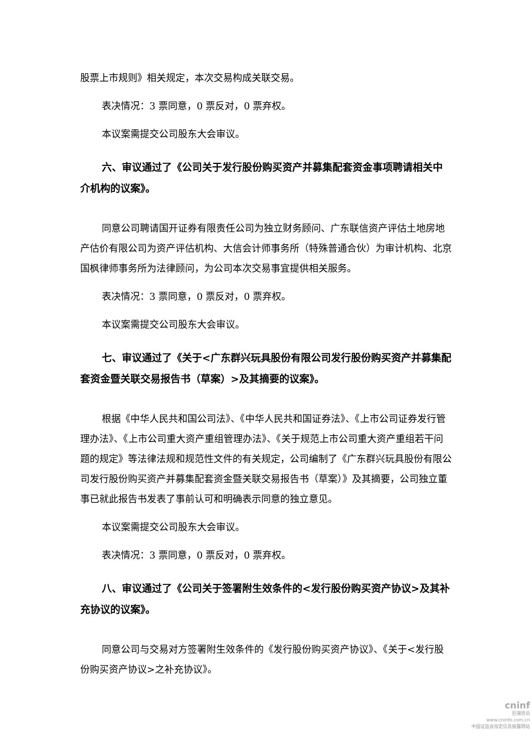股票上市规则》相关规定，本次交易构成关联交易。
表决情况：3 票同意，0 票反对，0 票弃权。
本议案需提交公司股东大会审议。
六、审议通过了《公司关于发行股份购买资产并募集配套资金事项聘请相关中介机构的议案》。
同意公司聘请国开证券有限责任公司为独立财务顾问、广东联信资产评估土地房地产估价有限公司为资产评估机构、大信会计师事务所（特殊普通合伙）为审计机构、北京国枫律师事务所为法律顾问，为公司本次交易事宜提供相关服务。
表决情况：3 票同意，0 票反对，0 票弃权。
本议案需提交公司股东大会审议。
七、审议通过了《关于<广东群兴玩具股份有限公司发行股份购买资产并募集配套资金暨关联交易报告书（草案）>及其摘要的议案》。
根据《中华人民共和国公司法》、《中华人民共和国证券法》、《上市公司证券发行管理办法》、《上市公司重大资产重组管理办法》、《关于规范上市公司重大资产重组若干问题的规定》等法律法规和规范性文件的有关规定，公司编制了《广东群兴玩具股份有限公司发行股份购买资产并募集配套资金暨关联交易报告书（草案）》及其摘要，公司独立董事已就此报告书发表了事前认可和明确表示同意的独立意见。
本议案需提交公司股东大会审议。
表决情况：3 票同意，0 票反对，0 票弃权。
八、审议通过了《公司关于签署附生效条件的<发行股份购买资产协议>及其补充协议的议案》。
同意公司与交易对方签署附生效条件的《发行股份购买资产协议》、《关于<发行股份购买资产协议>之补充协议》。
cninf
巨潮资讯
www.cninfo.com.cn
中国证监会指定信息披露网站